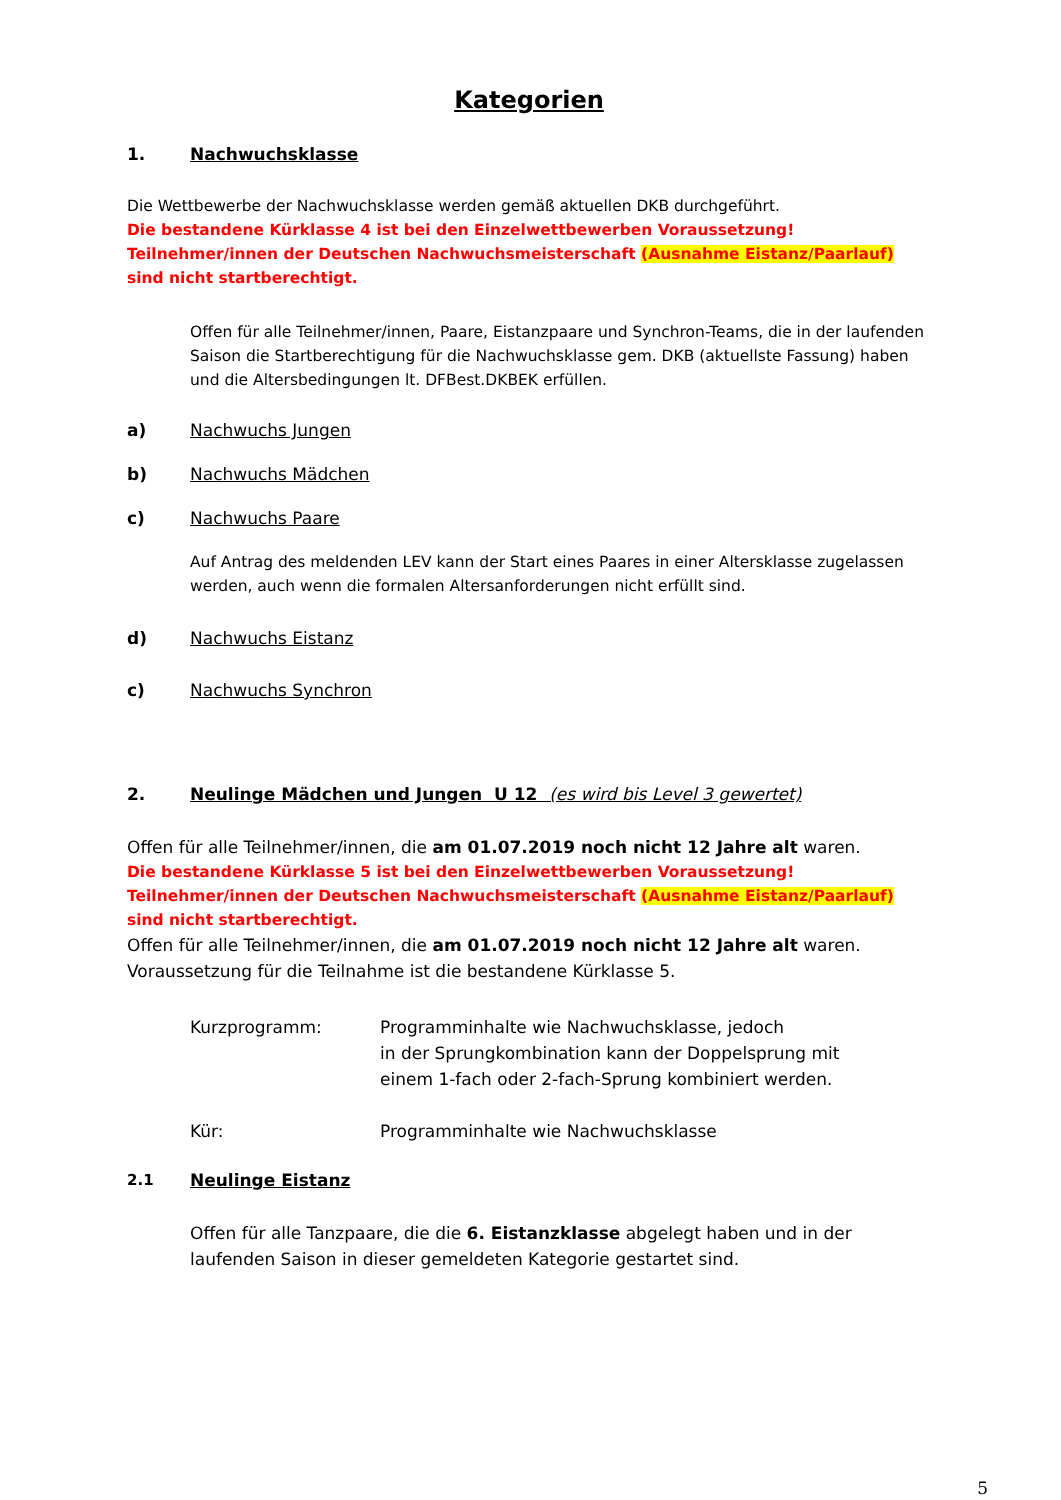Kategorien
1. Nachwuchsklasse
Die Wettbewerbe der Nachwuchsklasse werden gemäß aktuellen DKB durchgeführt.
Die bestandene Kürklasse 4 ist bei den Einzelwettbewerben Voraussetzung!
Teilnehmer/innen der Deutschen Nachwuchsmeisterschaft (Ausnahme Eistanz/Paarlauf) sind nicht startberechtigt.
Offen für alle Teilnehmer/innen, Paare, Eistanzpaare und Synchron-Teams, die in der laufenden Saison die Startberechtigung für die Nachwuchsklasse gem. DKB (aktuellste Fassung) haben und die Altersbedingungen lt. DFBest.DKBEK erfüllen.
a) Nachwuchs Jungen
b) Nachwuchs Mädchen
c) Nachwuchs Paare
Auf Antrag des meldenden LEV kann der Start eines Paares in einer Altersklasse zugelassen werden, auch wenn die formalen Altersanforderungen nicht erfüllt sind.
d) Nachwuchs Eistanz
c) Nachwuchs Synchron
2. Neulinge Mädchen und Jungen U 12 (es wird bis Level 3 gewertet)
Offen für alle Teilnehmer/innen, die am 01.07.2019 noch nicht 12 Jahre alt waren.
Die bestandene Kürklasse 5 ist bei den Einzelwettbewerben Voraussetzung!
Teilnehmer/innen der Deutschen Nachwuchsmeisterschaft (Ausnahme Eistanz/Paarlauf) sind nicht startberechtigt.
Offen für alle Teilnehmer/innen, die am 01.07.2019 noch nicht 12 Jahre alt waren.
Voraussetzung für die Teilnahme ist die bestandene Kürklasse 5.
Kurzprogramm: Programminhalte wie Nachwuchsklasse, jedoch
in der Sprungkombination kann der Doppelsprung mit
einem 1-fach oder 2-fach-Sprung kombiniert werden.
Kür: Programminhalte wie Nachwuchsklasse
2.1 Neulinge Eistanz
Offen für alle Tanzpaare, die die 6. Eistanzklasse abgelegt haben und in der laufenden Saison in dieser gemeldeten Kategorie gestartet sind.
5